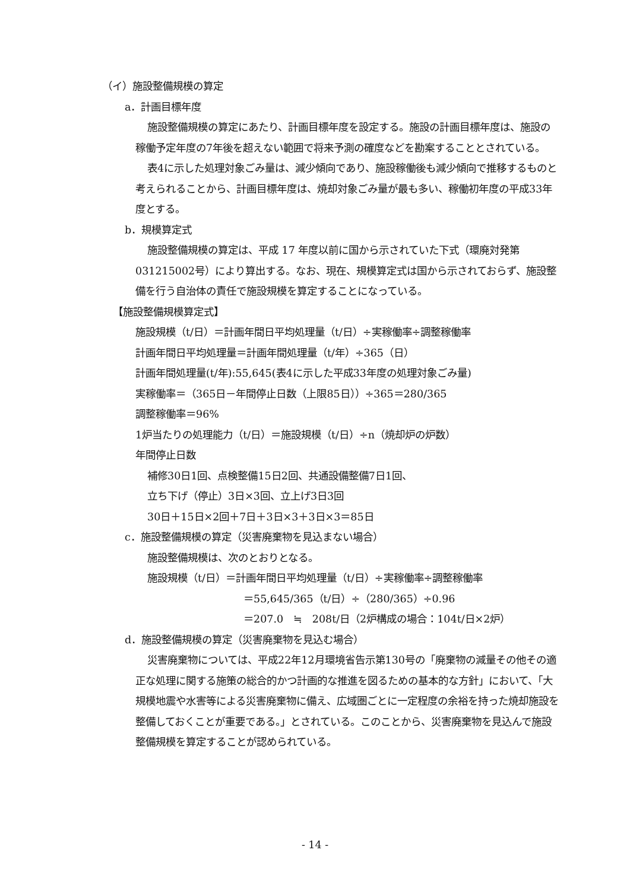（イ）施設整備規模の算定
a．計画目標年度
施設整備規模の算定にあたり、計画目標年度を設定する。施設の計画目標年度は、施設の稼働予定年度の7年後を超えない範囲で将来予測の確度などを勘案することとされている。
表4に示した処理対象ごみ量は、減少傾向であり、施設稼働後も減少傾向で推移するものと考えられることから、計画目標年度は、焼却対象ごみ量が最も多い、稼働初年度の平成33年度とする。
b．規模算定式
施設整備規模の算定は、平成 17 年度以前に国から示されていた下式（環廃対発第031215002号）により算出する。なお、現在、規模算定式は国から示されておらず、施設整備を行う自治体の責任で施設規模を算定することになっている。
【施設整備規模算定式】
施設規模（t/日）＝計画年間日平均処理量（t/日）÷実稼働率÷調整稼働率
計画年間日平均処理量＝計画年間処理量（t/年）÷365（日）
計画年間処理量(t/年):55,645(表4に示した平成33年度の処理対象ごみ量)
実稼働率＝（365日－年間停止日数（上限85日））÷365＝280/365
調整稼働率＝96%
1炉当たりの処理能力（t/日）＝施設規模（t/日）÷n（焼却炉の炉数）
年間停止日数
補修30日1回、点検整備15日2回、共通設備整備7日1回、
立ち下げ（停止）3日×3回、立上げ3日3回
30日＋15日×2回＋7日＋3日×3＋3日×3＝85日
c．施設整備規模の算定（災害廃棄物を見込まない場合）
施設整備規模は、次のとおりとなる。
施設規模（t/日）＝計画年間日平均処理量（t/日）÷実稼働率÷調整稼働率
＝55,645/365（t/日）÷（280/365）÷0.96
＝207.0　≒　208t/日（2炉構成の場合：104t/日×2炉）
d．施設整備規模の算定（災害廃棄物を見込む場合）
災害廃棄物については、平成22年12月環境省告示第130号の「廃棄物の減量その他その適正な処理に関する施策の総合的かつ計画的な推進を図るための基本的な方針」において、「大規模地震や水害等による災害廃棄物に備え、広域圏ごとに一定程度の余裕を持った焼却施設を整備しておくことが重要である。」とされている。このことから、災害廃棄物を見込んで施設整備規模を算定することが認められている。
- 14 -